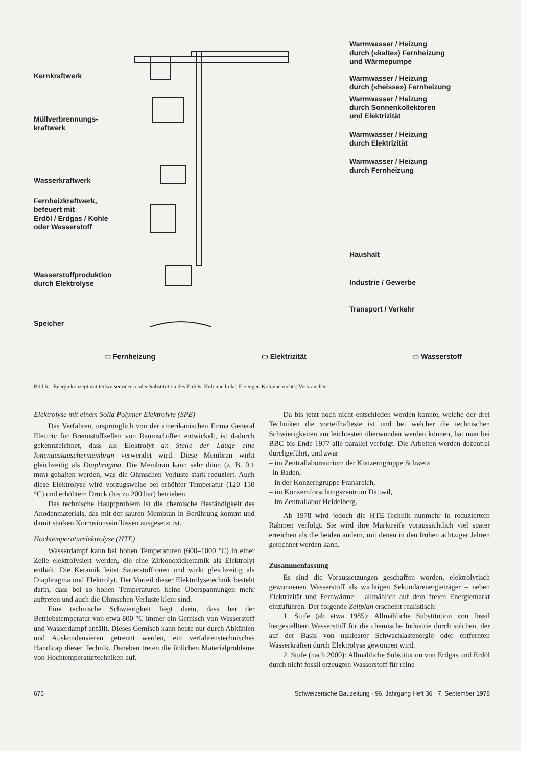Kernkraftwerk
Müllverbrennungs-
kraftwerk
Wasserkraftwerk
Fernheizkraftwerk,
befeuert mit
Erdöl / Erdgas / Kohle
oder Wasserstoff
Wasserstoffproduktion
durch Elektrolyse
Speicher
Warmwasser / Heizung
durch («kalte») Fernheizung
und Wärmepumpe
Warmwasser / Heizung
durch («heisse») Fernheizung
Warmwasser / Heizung
durch Sonnenkollektoren
und Elektrizität
Warmwasser / Heizung
durch Elektrizität
Warmwasser / Heizung
durch Fernheizung
Haushalt
Industrie / Gewerbe
Transport / Verkehr
▭ Fernheizung ▭ Elektrizität ▭ Wasserstoff
Bild 6. Energiekonzept mit teilweiser oder totaler Substitution des Erdöls. Kolonne links: Erzeuger. Kolonne rechts: Verbraucher
Elektrolyse mit einem Solid Polymer Elektrolyte (SPE)
Das Verfahren, ursprünglich von der amerikanischen Firma General Electric für Brennstoffzellen von Raumschiffen entwickelt, ist dadurch gekennzeichnet, dass als Elektrolyt an Stelle der Lauge eine Ionenaustauschermembran verwendet wird. Diese Membran wirkt gleichzeitig als Diaphragma. Die Membran kann sehr dünn (z. B. 0,1 mm) gehalten werden, was die Ohmschen Verluste stark reduziert. Auch diese Elektrolyse wird vorzugsweise bei erhöhter Temperatur (120–150 °C) und erhöhtem Druck (bis zu 200 bar) betrieben.
Das technische Hauptproblem ist die chemische Beständigkeit des Anodenmaterials, das mit der sauren Membran in Berührung kommt und damit starken Korrosionseinflüssen ausgesetzt ist.
Hochtemperaturelektrolyse (HTE)
Wasserdampf kann bei hohen Temperaturen (600–1000 °C) in einer Zelle elektrolysiert werden, die eine Zirkonoxidkeramik als Elektrolyt enthält. Die Keramik leitet Sauerstoffionen und wirkt gleichzeitig als Diaphragma und Elektrolyt. Der Vorteil dieser Elektrolysetechnik besteht darin, dass bei so hohen Temperaturen keine Überspannungen mehr auftreten und auch die Ohmschen Verluste klein sind.
Eine technische Schwierigkeit liegt darin, dass bei der Betriebstemperatur von etwa 800 °C immer ein Gemisch von Wasserstoff und Wasserdampf anfällt. Dieses Gemisch kann heute nur durch Abkühlen und Auskondensieren getrennt werden, ein verfahrenstechnisches Handicap dieser Technik. Daneben treten die üblichen Materialprobleme von Hochtemperaturtechniken auf.
Da bis jetzt noch nicht entschieden werden konnte, welche der drei Techniken die vorteilhafteste ist und bei welcher die technischen Schwierigkeiten am leichtesten überwunden werden können, hat man bei BBC bis Ende 1977 alle parallel verfolgt. Die Arbeiten werden dezentral durchgeführt, und zwar
– im Zentrallaboratorium der Konzerngruppe Schweiz
in Baden,
– in der Konzerngruppe Frankreich,
– im Konzernforschungszentrum Dättwil,
– im Zentrallabor Heidelberg.
Ab 1978 wird jedoch die HTE-Technik nunmehr in reduziertem Rahmen verfolgt. Sie wird ihre Marktreife voraussichtlich viel später erreichen als die beiden andern, mit denen in den frühen achtziger Jahren gerechnet werden kann.
Zusammenfassung
Es sind die Voraussetzungen geschaffen worden, elektrolytisch gewonnenen Wasserstoff als wichtigen Sekundärenergieträger – neben Elektrizität und Fernwärme – allmählich auf dem freien Energiemarkt einzuführen. Der folgende Zeitplan erscheint realistisch:
1. Stufe (ab etwa 1985): Allmähliche Substitution von fossil hergestelltem Wasserstoff für die chemische Industrie durch solchen, der auf der Basis von nuklearer Schwachlastenergie oder entfernten Wasserkräften durch Elektrolyse gewonnen wird.
2. Stufe (nach 2000): Allmähliche Substitution von Erdgas und Erdöl durch nicht fossil erzeugten Wasserstoff für reine
676 Schweizerische Bauzeitung · 96. Jahrgang Heft 36 · 7. September 1978